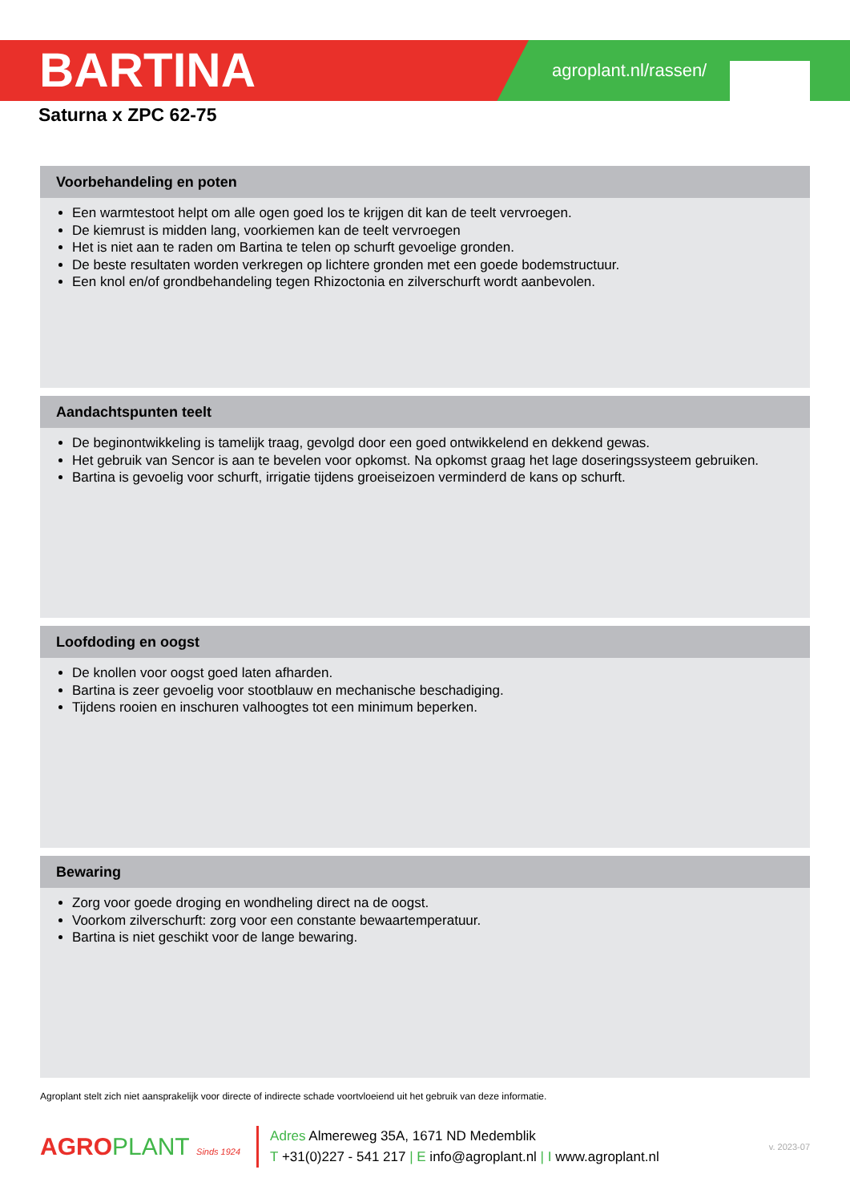BARTINA
agroplant.nl/rassen/
Saturna x ZPC 62-75
Voorbehandeling en poten
Een warmtestoot helpt om alle ogen goed los te krijgen dit kan de teelt vervroegen.
De kiemrust is midden lang, voorkiemen kan de teelt vervroegen
Het is niet aan te raden om Bartina te telen op schurft gevoelige gronden.
De beste resultaten worden verkregen op lichtere gronden met een goede bodemstructuur.
Een knol en/of grondbehandeling tegen Rhizoctonia en zilverschurft wordt aanbevolen.
Aandachtspunten teelt
De beginontwikkeling is tamelijk traag, gevolgd door een goed ontwikkelend en dekkend gewas.
Het gebruik van Sencor is aan te bevelen voor opkomst. Na opkomst graag het lage doseringssysteem gebruiken.
Bartina is gevoelig voor schurft, irrigatie tijdens groeiseizoen verminderd de kans op schurft.
Loofdoding en oogst
De knollen voor oogst goed laten afharden.
Bartina is zeer gevoelig voor stootblauw en mechanische beschadiging.
Tijdens rooien en inschuren valhoogtes tot een minimum beperken.
Bewaring
Zorg voor goede droging en wondheling direct na de oogst.
Voorkom zilverschurft: zorg voor een constante bewaartemperatuur.
Bartina is niet geschikt voor de lange bewaring.
Agroplant stelt zich niet aansprakelijk voor directe of indirecte schade voortvloeiend uit het gebruik van deze informatie.
AGROPLANT Sinds 1924
Adres Almereweg 35A, 1671 ND Medemblik
T +31(0)227 - 541 217 | E info@agroplant.nl | I www.agroplant.nl
v. 2023-07